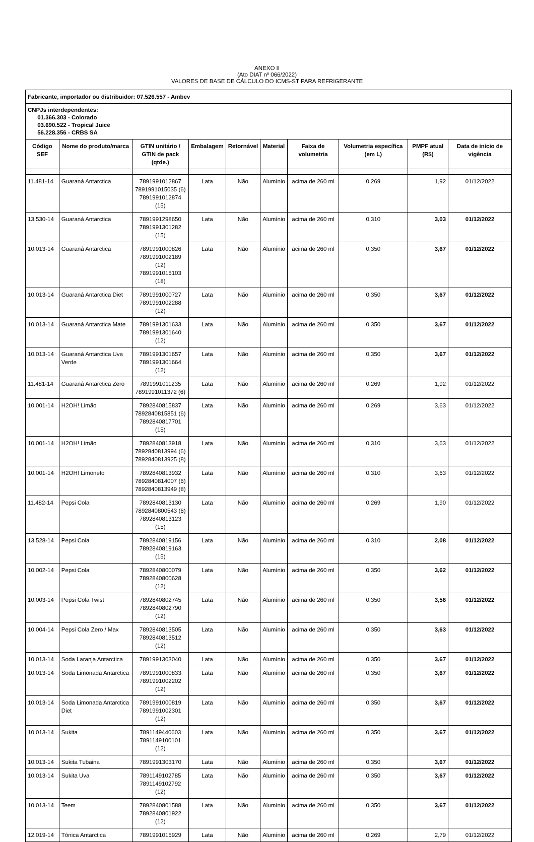ANEXO II
(Ato DIAT nº 066/2022)
VALORES DE BASE DE CÁLCULO DO ICMS-ST PARA REFRIGERANTE
| Fabricante, importador ou distribuidor: 07.526.557 - Ambev | | | | | | | | | |
| CNPJs interdependentes: 01.366.303 - Colorado 03.690.522 - Tropical Juice 56.228.356 - CRBS SA | | | | | | | | | |
| Código SEF | Nome do produto/marca | GTIN unitário / GTIN de pack (qtde.) | Embalagem | Retornável | Material | Faixa de volumetria | Volumetria específica (em L) | PMPF atual (R$) | Data de início de vigência |
| 11.481-14 | Guaraná Antarctica | 7891991012867 7891991015035 (6) 7891991012874 (15) | Lata | Não | Alumínio | acima de 260 ml | 0,269 | 1,92 | 01/12/2022 |
| 13.530-14 | Guaraná Antarctica | 7891991298650 7891991301282 (15) | Lata | Não | Alumínio | acima de 260 ml | 0,310 | 3,03 | 01/12/2022 |
| 10.013-14 | Guaraná Antarctica | 7891991000826 7891991002189 (12) 7891991015103 (18) | Lata | Não | Alumínio | acima de 260 ml | 0,350 | 3,67 | 01/12/2022 |
| 10.013-14 | Guaraná Antarctica Diet | 7891991000727 7891991002288 (12) | Lata | Não | Alumínio | acima de 260 ml | 0,350 | 3,67 | 01/12/2022 |
| 10.013-14 | Guaraná Antarctica Mate | 7891991301633 7891991301640 (12) | Lata | Não | Alumínio | acima de 260 ml | 0,350 | 3,67 | 01/12/2022 |
| 10.013-14 | Guaraná Antarctica Uva Verde | 7891991301657 7891991301664 (12) | Lata | Não | Alumínio | acima de 260 ml | 0,350 | 3,67 | 01/12/2022 |
| 11.481-14 | Guaraná Antarctica Zero | 7891991011235 7891991011372 (6) | Lata | Não | Alumínio | acima de 260 ml | 0,269 | 1,92 | 01/12/2022 |
| 10.001-14 | H2OH! Limão | 7892840815837 7892840815851 (6) 7892840817701 (15) | Lata | Não | Alumínio | acima de 260 ml | 0,269 | 3,63 | 01/12/2022 |
| 10.001-14 | H2OH! Limão | 7892840813918 7892840813994 (6) 7892840813925 (8) | Lata | Não | Alumínio | acima de 260 ml | 0,310 | 3,63 | 01/12/2022 |
| 10.001-14 | H2OH! Limoneto | 7892840813932 7892840814007 (6) 7892840813949 (8) | Lata | Não | Alumínio | acima de 260 ml | 0,310 | 3,63 | 01/12/2022 |
| 11.482-14 | Pepsi Cola | 7892840813130 7892840800543 (6) 7892840813123 (15) | Lata | Não | Alumínio | acima de 260 ml | 0,269 | 1,90 | 01/12/2022 |
| 13.528-14 | Pepsi Cola | 7892840819156 7892840819163 (15) | Lata | Não | Alumínio | acima de 260 ml | 0,310 | 2,08 | 01/12/2022 |
| 10.002-14 | Pepsi Cola | 7892840800079 7892840800628 (12) | Lata | Não | Alumínio | acima de 260 ml | 0,350 | 3,62 | 01/12/2022 |
| 10.003-14 | Pepsi Cola Twist | 7892840802745 7892840802790 (12) | Lata | Não | Alumínio | acima de 260 ml | 0,350 | 3,56 | 01/12/2022 |
| 10.004-14 | Pepsi Cola Zero / Max | 7892840813505 7892840813512 (12) | Lata | Não | Alumínio | acima de 260 ml | 0,350 | 3,63 | 01/12/2022 |
| 10.013-14 | Soda Laranja Antarctica | 7891991303040 | Lata | Não | Alumínio | acima de 260 ml | 0,350 | 3,67 | 01/12/2022 |
| 10.013-14 | Soda Limonada Antarctica | 7891991000833 7891991002202 (12) | Lata | Não | Alumínio | acima de 260 ml | 0,350 | 3,67 | 01/12/2022 |
| 10.013-14 | Soda Limonada Antarctica Diet | 7891991000819 7891991002301 (12) | Lata | Não | Alumínio | acima de 260 ml | 0,350 | 3,67 | 01/12/2022 |
| 10.013-14 | Sukita | 7891149440603 7891149100101 (12) | Lata | Não | Alumínio | acima de 260 ml | 0,350 | 3,67 | 01/12/2022 |
| 10.013-14 | Sukita Tubaina | 7891991303170 | Lata | Não | Alumínio | acima de 260 ml | 0,350 | 3,67 | 01/12/2022 |
| 10.013-14 | Sukita Uva | 7891149102785 7891149102792 (12) | Lata | Não | Alumínio | acima de 260 ml | 0,350 | 3,67 | 01/12/2022 |
| 10.013-14 | Teem | 7892840801588 7892840801922 (12) | Lata | Não | Alumínio | acima de 260 ml | 0,350 | 3,67 | 01/12/2022 |
| 12.019-14 | Tônica Antarctica | 7891991015929 | Lata | Não | Alumínio | acima de 260 ml | 0,269 | 2,79 | 01/12/2022 |